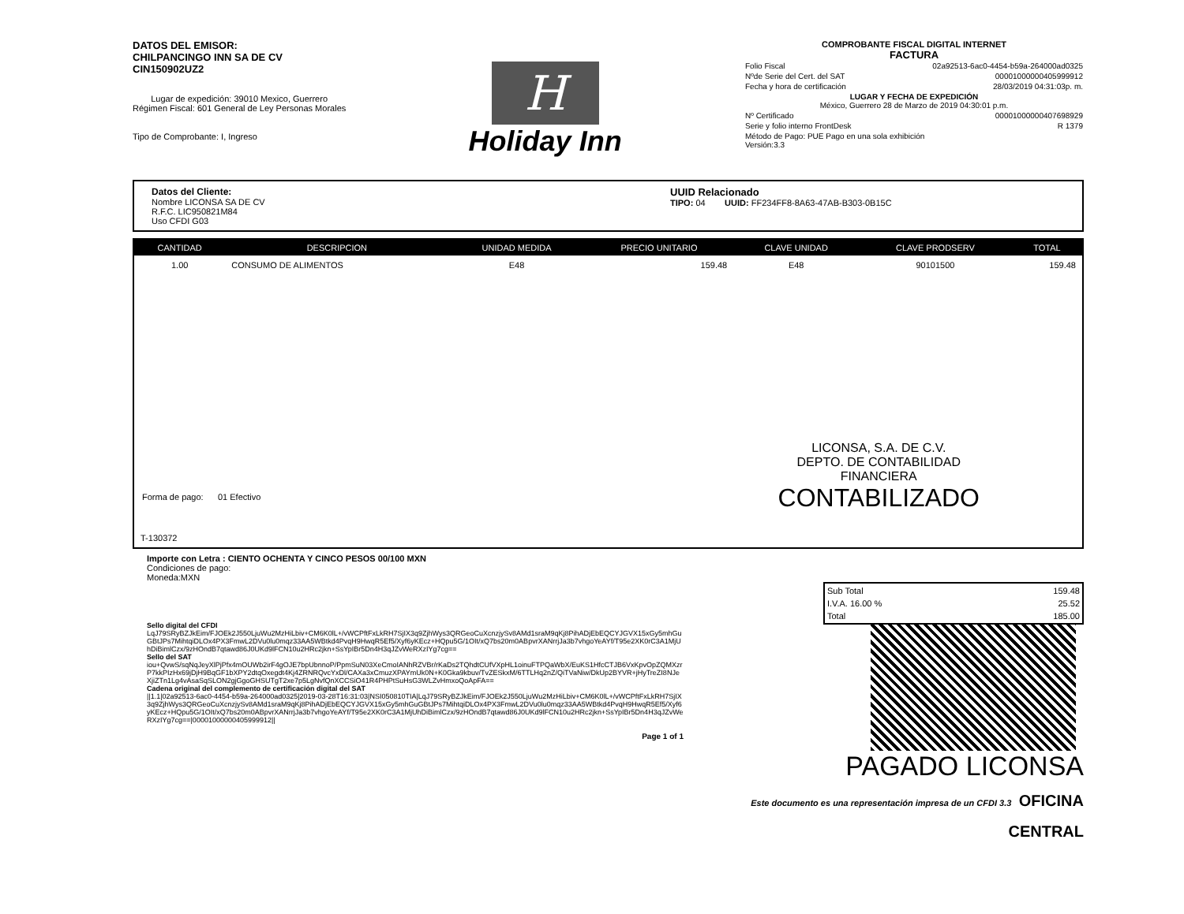DATOS DEL EMISOR:
CHILPANCINGO INN SA DE CV
CIN150902UZ2
Lugar de expedición: 39010 Mexico, Guerrero
Régimen Fiscal: 601 General de Ley Personas Morales
Tipo de Comprobante: I, Ingreso
H
Holiday Inn
COMPROBANTE FISCAL DIGITAL INTERNET
FACTURA
| Folio Fiscal | 02a92513-6ac0-4454-b59a-264000ad0325 |
| Nºde Serie del Cert. del SAT | 00001000000405999912 |
| Fecha y hora de certificación | 28/03/2019 04:31:03p. m. |
| LUGAR Y FECHA DE EXPEDICIÓN México, Guerrero 28 de Marzo de 2019 04:30:01 p.m. | |
| Nº Certificado | 00001000000407698929 |
| Serie y folio interno FrontDesk | R 1379 |
| Método de Pago: PUE Pago en una sola exhibición Versión:3.3 | |
Datos del Cliente:
Nombre LICONSA SA DE CV
R.F.C. LIC950821M84
Uso CFDI G03
UUID Relacionado
TIPO: 04 UUID: FF234FF8-8A63-47AB-B303-0B15C
| CANTIDAD | DESCRIPCION | UNIDAD MEDIDA | PRECIO UNITARIO | CLAVE UNIDAD | CLAVE PRODSERV | TOTAL |
| --- | --- | --- | --- | --- | --- | --- |
| 1.00 | CONSUMO DE ALIMENTOS | E48 | 159.48 | E48 | 90101500 | 159.48 |
LICONSA, S.A. DE C.V.
DEPTO. DE CONTABILIDAD
FINANCIERA
CONTABILIZADO
Forma de pago: 01 Efectivo
T-130372
Importe con Letra : CIENTO OCHENTA Y CINCO PESOS 00/100 MXN
Condiciones de pago:
Moneda:MXN
Sello digital del CFDI
LqJ79SRyBZJkEim/FJOEk2J550LjuWu2MzHiLbiv+CM6K0lL+/vWCPftFxLkRH7SjIX3q9ZjhWys3QRGeoCuXcnzjySv8AMd1sraM9qKj8PihADjEbEQCYJGVX15xGy5mhGuGBtJPs7MihtqiDLOx4PX3FmwL2DVu0lu0mqz33AA5WBtkd4PvqH9HwqR5Ef5/Xyf6yKEcz+HQpu5G/1OIt/xQ7bs20m0ABpvrXANrrjJa3b7vhgoYeAYf/T95e2XK0rC3A1MjUhDiBimlCzx/9zHOndB7qtawd86J0UKd9lFCN10u2HRc2jkn+SsYpIBr5Dn4H3qJZvWeRXzIYg7cg==
Sello del SAT
iou+QvwS/sqNqJeyXlPjPfx4mOUWb2irF4gOJE7bpUbnnoP/PpmSuN03XeCmoIANhRZVBr/rKaDs2TQhdtCUfVXpHL1oinuFTPQaWbX/EuKS1HfcCTJB6VxKpvOpZQMXzrP7kkPIzHx69jDjH9BqGF1bXPY2dtqOxegdt4Kj4ZRNRQvcYxDl/CAXa3xCmuzXPAYmUk0N+K0Gka9kbuv/TvZESkxM/6TTLHq2nZ/QiTVaNiw/DkUp2BYVR+jHyTreZI8NJeXjiZTn1Lg4vAsaSqSLON2gjGgoGHSUTgT2xe7p5LgNvfQnXCCSiO41R4PHPtSuHsG3WLZvHmxoQoApFA==
Cadena original del complemento de certificación digital del SAT
||1.1|02a92513-6ac0-4454-b59a-264000ad0325|2019-03-28T16:31:03|NSI050810TIA|LqJ79SRyBZJkEim/FJOEk2J550LjuWu2MzHiLbiv+CM6K0lL+/vWCPftFxLkRH7SjIX3q9ZjhWys3QRGeoCuXcnzjySv8AMd1sraM9qKj8PihADjEbEQCYJGVX15xGy5mhGuGBtJPs7MihtqiDLOx4PX3FmwL2DVu0lu0mqz33AA5WBtkd4PvqH9HwqR5Ef5/Xyf6yKEcz+HQpu5G/1OIt/xQ7bs20m0ABpvrXANrrjJa3b7vhgoYeAYf/T95e2XK0rC3A1MjUhDiBimlCzx/9zHOndB7qtawd86J0UKd9lFCN10u2HRc2jkn+SsYpIBr5Dn4H3qJZvWeRXzIYg7cg==|00001000000405999912||
Page 1 of 1
| Sub Total | 159.48 |
| I.V.A. 16.00 % | 25.52 |
| Total | 185.00 |
PAGADO LICONSA
Este documento es una representación impresa de un CFDI 3.3 OFICINA CENTRAL